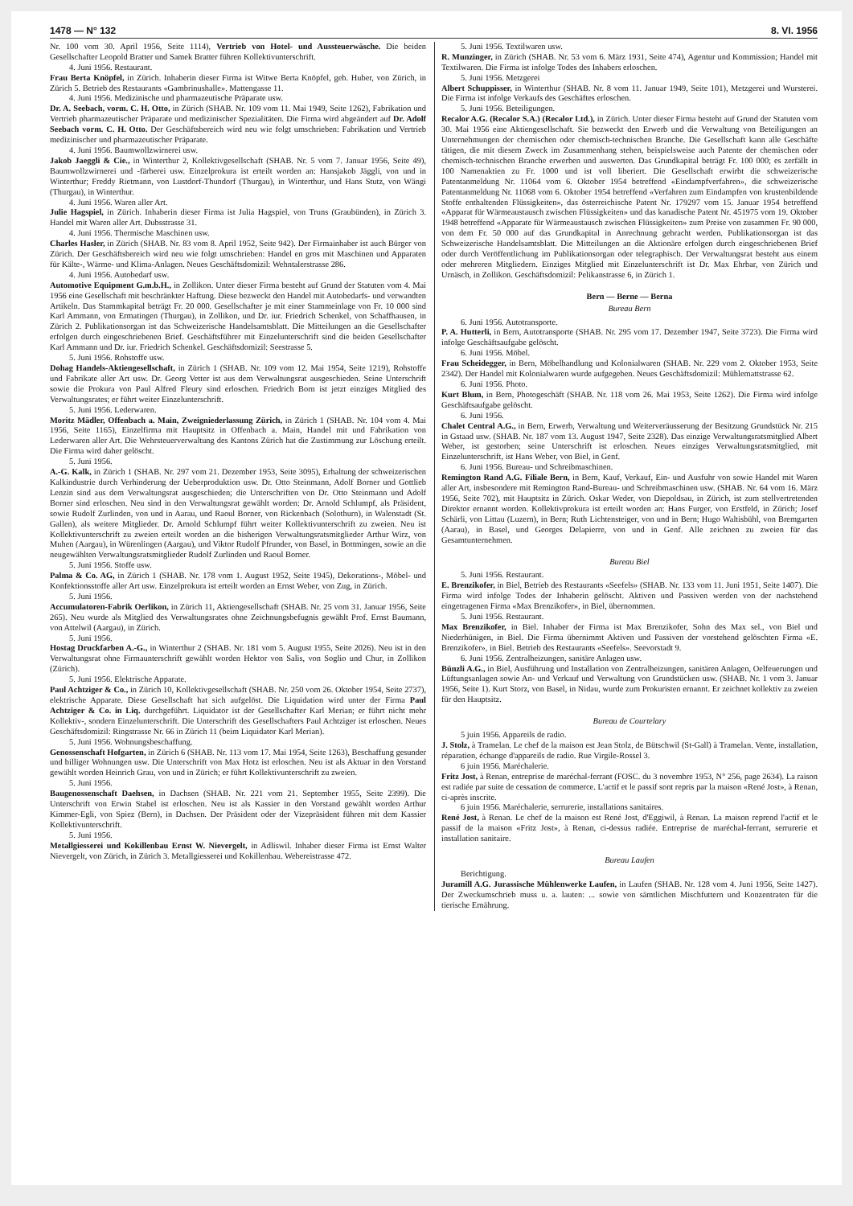1478 — N° 132 8. VI. 1956
Nr. 100 vom 30. April 1956, Seite 1114), Vertrieb von Hotel- und Aussteuerwäsche. Die beiden Gesellschafter Leopold Bratter und Samek Bratter führen Kollektivunterschrift.
4. Juni 1956. Restaurant.
Frau Berta Knöpfel, in Zürich. Inhaberin dieser Firma ist Witwe Berta Knöpfel, geb. Huber, von Zürich, in Zürich 5. Betrieb des Restaurants «Gambrinushalle». Mattengasse 11.
4. Juni 1956. Medizinische und pharmazeutische Präparate usw.
Dr. A. Seebach, vorm. C. H. Otto, in Zürich (SHAB. Nr. 109 vom 11. Mai 1949, Seite 1262), Fabrikation und Vertrieb pharmazeutischer Präparate und medizinischer Spezialitäten. Die Firma wird abgeändert auf Dr. Adolf Seebach vorm. C. H. Otto. Der Geschäftsbereich wird neu wie folgt umschrieben: Fabrikation und Vertrieb medizinischer und pharmazeutischer Präparate.
4. Juni 1956. Baumwollzwirnerei usw.
Jakob Jaeggli & Cie., in Winterthur 2, Kollektivgesellschaft (SHAB. Nr. 5 vom 7. Januar 1956, Seite 49), Baumwollzwirnerei und -färberei usw. Einzelprokura ist erteilt worden an: Hansjakob Jäggli, von und in Winterthur; Freddy Rietmann, von Lustdorf-Thundorf (Thurgau), in Winterthur, und Hans Stutz, von Wängi (Thurgau), in Winterthur.
4. Juni 1956. Waren aller Art.
Julie Hagspiel, in Zürich. Inhaberin dieser Firma ist Julia Hagspiel, von Truns (Graubünden), in Zürich 3. Handel mit Waren aller Art. Dubsstrasse 31.
4. Juni 1956. Thermische Maschinen usw.
Charles Hasler, in Zürich (SHAB. Nr. 83 vom 8. April 1952, Seite 942). Der Firmainhaber ist auch Bürger von Zürich. Der Geschäftsbereich wird neu wie folgt umschrieben: Handel en gros mit Maschinen und Apparaten für Kälte-, Wärme- und Klima-Anlagen. Neues Geschäftsdomizil: Wehntalerstrasse 286.
4. Juni 1956. Autobedarf usw.
Automotive Equipment G.m.b.H., in Zollikon. Unter dieser Firma besteht auf Grund der Statuten vom 4. Mai 1956 eine Gesellschaft mit beschränkter Haftung. Diese bezweckt den Handel mit Autobedarfs- und verwandten Artikeln. Das Stammkapital beträgt Fr. 20 000. Gesellschafter je mit einer Stammeinlage von Fr. 10 000 sind Karl Ammann, von Ermatingen (Thurgau), in Zollikon, und Dr. iur. Friedrich Schenkel, von Schaffhausen, in Zürich 2. Publikationsorgan ist das Schweizerische Handelsamtsblatt. Die Mitteilungen an die Gesellschafter erfolgen durch eingeschriebenen Brief. Geschäftsführer mit Einzelunterschrift sind die beiden Gesellschafter Karl Ammann und Dr. iur. Friedrich Schenkel. Geschäftsdomizil: Seestrasse 5.
5. Juni 1956. Rohstoffe usw.
Dohag Handels-Aktiengesellschaft, in Zürich 1 (SHAB. Nr. 109 vom 12. Mai 1954, Seite 1219), Rohstoffe und Fabrikate aller Art usw. Dr. Georg Vetter ist aus dem Verwaltungsrat ausgeschieden. Seine Unterschrift sowie die Prokura von Paul Alfred Fleury sind erloschen. Friedrich Born ist jetzt einziges Mitglied des Verwaltungsrates; er führt weiter Einzelunterschrift.
5. Juni 1956. Lederwaren.
Moritz Mädler, Offenbach a. Main, Zweigniederlassung Zürich, in Zürich 1 (SHAB. Nr. 104 vom 4. Mai 1956, Seite 1165), Einzelfirma mit Hauptsitz in Offenbach a. Main, Handel mit und Fabrikation von Lederwaren aller Art. Die Wehrsteuerverwaltung des Kantons Zürich hat die Zustimmung zur Löschung erteilt. Die Firma wird daher gelöscht.
5. Juni 1956.
A.-G. Kalk, in Zürich 1 (SHAB. Nr. 297 vom 21. Dezember 1953, Seite 3095), Erhaltung der schweizerischen Kalkindustrie durch Verhinderung der Ueberproduktion usw. Dr. Otto Steinmann, Adolf Borner und Gottlieb Lenzin sind aus dem Verwaltungsrat ausgeschieden; die Unterschriften von Dr. Otto Steinmann und Adolf Borner sind erloschen. Neu sind in den Verwaltungsrat gewählt worden: Dr. Arnold Schlumpf, als Präsident, sowie Rudolf Zurlinden, von und in Aarau, und Raoul Borner, von Rickenbach (Solothurn), in Walenstadt (St. Gallen), als weitere Mitglieder. Dr. Arnold Schlumpf führt weiter Kollektivunterschrift zu zweien. Neu ist Kollektivunterschrift zu zweien erteilt worden an die bisherigen Verwaltungsratsmitglieder Arthur Wirz, von Muhen (Aargau), in Würenlingen (Aargau), und Viktor Rudolf Pfrunder, von Basel, in Bottmingen, sowie an die neugewählten Verwaltungsratsmitglieder Rudolf Zurlinden und Raoul Borner.
5. Juni 1956. Stoffe usw.
Palma & Co. AG, in Zürich 1 (SHAB. Nr. 178 vom 1. August 1952, Seite 1945), Dekorations-, Möbel- und Konfektionsstoffe aller Art usw. Einzelprokura ist erteilt worden an Ernst Weber, von Zug, in Zürich.
5. Juni 1956.
Accumulatoren-Fabrik Oerlikon, in Zürich 11, Aktiengesellschaft (SHAB. Nr. 25 vom 31. Januar 1956, Seite 265). Neu wurde als Mitglied des Verwaltungsrates ohne Zeichnungsbefugnis gewählt Prof. Ernst Baumann, von Attelwil (Aargau), in Zürich.
5. Juni 1956.
Hostag Druckfarben A.-G., in Winterthur 2 (SHAB. Nr. 181 vom 5. August 1955, Seite 2026). Neu ist in den Verwaltungsrat ohne Firmaunterschrift gewählt worden Hektor von Salis, von Soglio und Chur, in Zollikon (Zürich).
5. Juni 1956. Elektrische Apparate.
Paul Achtziger & Co., in Zürich 10, Kollektivgesellschaft (SHAB. Nr. 250 vom 26. Oktober 1954, Seite 2737), elektrische Apparate. Diese Gesellschaft hat sich aufgelöst. Die Liquidation wird unter der Firma Paul Achtziger & Co. in Liq. durchgeführt. Liquidator ist der Gesellschafter Karl Merian; er führt nicht mehr Kollektiv-, sondern Einzelunterschrift. Die Unterschrift des Gesellschafters Paul Achtziger ist erloschen. Neues Geschäftsdomizil: Ringstrasse Nr. 66 in Zürich 11 (beim Liquidator Karl Merian).
5. Juni 1956. Wohnungsbeschaffung.
Genossenschaft Hofgarten, in Zürich 6 (SHAB. Nr. 113 vom 17. Mai 1954, Seite 1263), Beschaffung gesunder und billiger Wohnungen usw. Die Unterschrift von Max Hotz ist erloschen. Neu ist als Aktuar in den Vorstand gewählt worden Heinrich Grau, von und in Zürich; er führt Kollektivunterschrift zu zweien.
5. Juni 1956.
Baugenossenschaft Daehsen, in Dachsen (SHAB. Nr. 221 vom 21. September 1955, Seite 2399). Die Unterschrift von Erwin Stahel ist erloschen. Neu ist als Kassier in den Vorstand gewählt worden Arthur Kimmer-Egli, von Spiez (Bern), in Dachsen. Der Präsident oder der Vizepräsident führen mit dem Kassier Kollektivunterschrift.
5. Juni 1956.
Metallgiesserei und Kokillenbau Ernst W. Nievergelt, in Adliswil. Inhaber dieser Firma ist Ernst Walter Nievergelt, von Zürich, in Zürich 3. Metallgiesserei und Kokillenbau. Webereistrasse 472.
5. Juni 1956. Textilwaren usw.
R. Munzinger, in Zürich (SHAB. Nr. 53 vom 6. März 1931, Seite 474), Agentur und Kommission; Handel mit Textilwaren. Die Firma ist infolge Todes des Inhabers erloschen.
5. Juni 1956. Metzgerei
Albert Schuppisser, in Winterthur (SHAB. Nr. 8 vom 11. Januar 1949, Seite 101), Metzgerei und Wursterei. Die Firma ist infolge Verkaufs des Geschäftes erloschen.
5. Juni 1956. Beteiligungen.
Recalor A.G. (Recalor S.A.) (Recalor Ltd.), in Zürich. Unter dieser Firma besteht auf Grund der Statuten vom 30. Mai 1956 eine Aktiengesellschaft. Sie bezweckt den Erwerb und die Verwaltung von Beteiligungen an Unternehmungen der chemischen oder chemisch-technischen Branche. Die Gesellschaft kann alle Geschäfte tätigen, die mit diesem Zweck im Zusammenhang stehen, beispielsweise auch Patente der chemischen oder chemisch-technischen Branche erwerben und auswerten. Das Grundkapital beträgt Fr. 100 000; es zerfällt in 100 Namenaktien zu Fr. 1000 und ist voll liberiert. Die Gesellschaft erwirbt die schweizerische Patentanmeldung Nr. 11064 vom 6. Oktober 1954 betreffend «Eindampfverfahren», die schweizerische Patentanmeldung Nr. 11068 vom 6. Oktober 1954 betreffend «Verfahren zum Eindampfen von krustenbildende Stoffe enthaltenden Flüssigkeiten», das österreichische Patent Nr. 179297 vom 15. Januar 1954 betreffend «Apparat für Wärmeaustausch zwischen Flüssigkeiten» und das kanadische Patent Nr. 451975 vom 19. Oktober 1948 betreffend «Apparate für Wärmeaustausch zwischen Flüssigkeiten» zum Preise von zusammen Fr. 90 000, von dem Fr. 50 000 auf das Grundkapital in Anrechnung gebracht werden. Publikationsorgan ist das Schweizerische Handelsamtsblatt. Die Mitteilungen an die Aktionäre erfolgen durch eingeschriebenen Brief oder durch Veröffentlichung im Publikationsorgan oder telegraphisch. Der Verwaltungsrat besteht aus einem oder mehreren Mitgliedern. Einziges Mitglied mit Einzelunterschrift ist Dr. Max Ehrbar, von Zürich und Urnäsch, in Zollikon. Geschäftsdomizil: Pelikanstrasse 6, in Zürich 1.
Bern — Berne — Berna
Bureau Bern
6. Juni 1956. Autotransporte.
P. A. Hutterli, in Bern, Autotransporte (SHAB. Nr. 295 vom 17. Dezember 1947, Seite 3723). Die Firma wird infolge Geschäftsaufgabe gelöscht.
6. Juni 1956. Möbel.
Frau Scheidegger, in Bern, Möbelhandlung und Kolonialwaren (SHAB. Nr. 229 vom 2. Oktober 1953, Seite 2342). Der Handel mit Kolonialwaren wurde aufgegeben. Neues Geschäftsdomizil: Mühlemattstrasse 62.
6. Juni 1956. Photo.
Kurt Blum, in Bern, Photogeschäft (SHAB. Nr. 118 vom 26. Mai 1953, Seite 1262). Die Firma wird infolge Geschäftsaufgabe gelöscht.
6. Juni 1956.
Chalet Central A.G., in Bern, Erwerb, Verwaltung und Weiterveräusserung der Besitzung Grundstück Nr. 215 in Gstaad usw. (SHAB. Nr. 187 vom 13. August 1947, Seite 2328). Das einzige Verwaltungsratsmitglied Albert Weber, ist gestorben; seine Unterschrift ist erloschen. Neues einziges Verwaltungsratsmitglied, mit Einzelunterschrift, ist Hans Weber, von Biel, in Genf.
6. Juni 1956. Bureau- und Schreibmaschinen.
Remington Rand A.G. Filiale Bern, in Bern, Kauf, Verkauf, Ein- und Ausfuhr von sowie Handel mit Waren aller Art, insbesondere mit Remington Rand-Bureau- und Schreibmaschinen usw. (SHAB. Nr. 64 vom 16. März 1956, Seite 702), mit Hauptsitz in Zürich. Oskar Weder, von Diepoldsau, in Zürich, ist zum stellvertretenden Direktor ernannt worden. Kollektivprokura ist erteilt worden an: Hans Furger, von Erstfeld, in Zürich; Josef Schärli, von Littau (Luzern), in Bern; Ruth Lichtensteiger, von und in Bern; Hugo Waltisbühl, von Bremgarten (Aarau), in Basel, und Georges Delapierre, von und in Genf. Alle zeichnen zu zweien für das Gesamtunternehmen.
Bureau Biel
5. Juni 1956. Restaurant.
E. Brenzikofer, in Biel, Betrieb des Restaurants «Seefels» (SHAB. Nr. 133 vom 11. Juni 1951, Seite 1407). Die Firma wird infolge Todes der Inhaberin gelöscht. Aktiven und Passiven werden von der nachstehend eingetragenen Firma «Max Brenzikofer», in Biel, übernommen.
5. Juni 1956. Restaurant.
Max Brenzikofer, in Biel. Inhaber der Firma ist Max Brenzikofer, Sohn des Max sel., von Biel und Niederhünigen, in Biel. Die Firma übernimmt Aktiven und Passiven der vorstehend gelöschten Firma «E. Brenzikofer», in Biel. Betrieb des Restaurants «Seefels». Seevorstadt 9.
6. Juni 1956. Zentralheizungen, sanitäre Anlagen usw.
Bünzli A.G., in Biel, Ausführung und Installation von Zentralheizungen, sanitären Anlagen, Oelfeuerungen und Lüftungsanlagen sowie An- und Verkauf und Verwaltung von Grundstücken usw. (SHAB. Nr. 1 vom 3. Januar 1956, Seite 1). Kurt Storz, von Basel, in Nidau, wurde zum Prokuristen ernannt. Er zeichnet kollektiv zu zweien für den Hauptsitz.
Bureau de Courtelary
5 juin 1956. Appareils de radio.
J. Stolz, à Tramelan. Le chef de la maison est Jean Stolz, de Bütschwil (St-Gall) à Tramelan. Vente, installation, réparation, échange d'appareils de radio. Rue Virgile-Rossel 3.
6 juin 1956. Maréchalerie.
Fritz Jost, à Renan, entreprise de maréchal-ferrant (FOSC. du 3 novembre 1953, N° 256, page 2634). La raison est radiée par suite de cessation de commerce. L'actif et le passif sont repris par la maison «René Jost», à Renan, ci-après inscrite.
6 juin 1956. Maréchalerie, serrurerie, installations sanitaires.
René Jost, à Renan. Le chef de la maison est René Jost, d'Eggiwil, à Renan. La maison reprend l'actif et le passif de la maison «Fritz Jost», à Renan, ci-dessus radiée. Entreprise de maréchal-ferrant, serrurerie et installation sanitaire.
Bureau Laufen
Berichtigung.
Juramill A.G. Jurassische Mühlenwerke Laufen, in Laufen (SHAB. Nr. 128 vom 4. Juni 1956, Seite 1427). Der Zweckumschrieb muss u. a. lauten: ... sowie von sämtlichen Mischfuttern und Konzentraten für die tierische Ernährung.